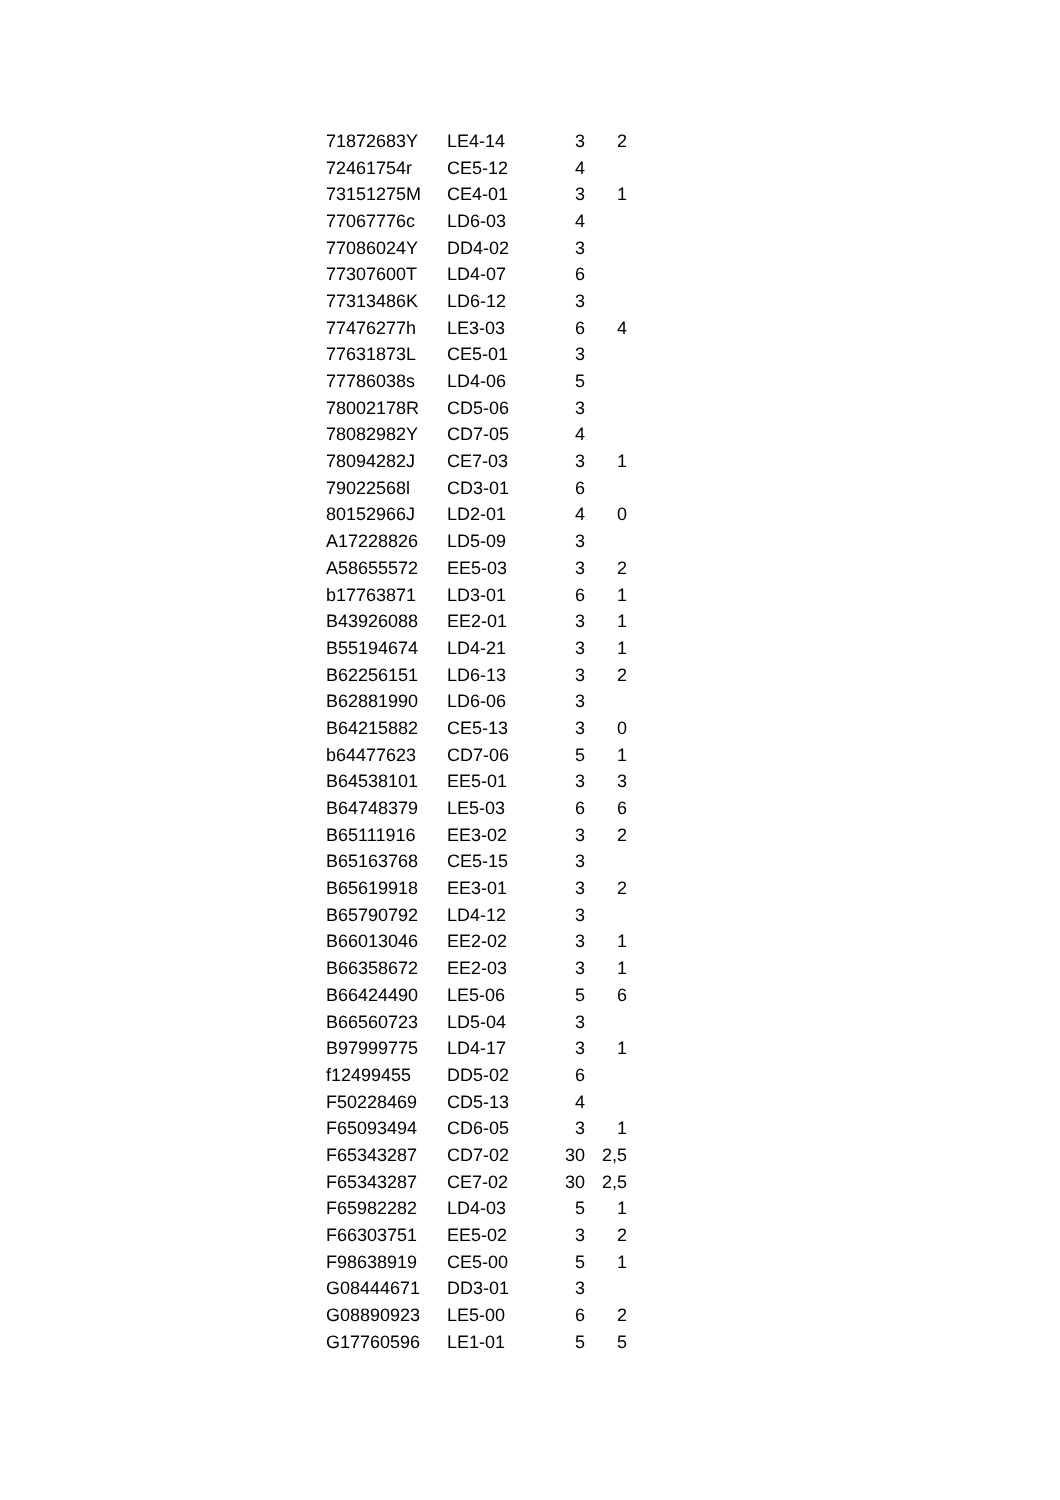| 71872683Y | LE4-14 | 3 | 2 |
| 72461754r | CE5-12 | 4 | |
| 73151275M | CE4-01 | 3 | 1 |
| 77067776c | LD6-03 | 4 | |
| 77086024Y | DD4-02 | 3 | |
| 77307600T | LD4-07 | 6 | |
| 77313486K | LD6-12 | 3 | |
| 77476277h | LE3-03 | 6 | 4 |
| 77631873L | CE5-01 | 3 | |
| 77786038s | LD4-06 | 5 | |
| 78002178R | CD5-06 | 3 | |
| 78082982Y | CD7-05 | 4 | |
| 78094282J | CE7-03 | 3 | 1 |
| 79022568l | CD3-01 | 6 | |
| 80152966J | LD2-01 | 4 | 0 |
| A17228826 | LD5-09 | 3 | |
| A58655572 | EE5-03 | 3 | 2 |
| b17763871 | LD3-01 | 6 | 1 |
| B43926088 | EE2-01 | 3 | 1 |
| B55194674 | LD4-21 | 3 | 1 |
| B62256151 | LD6-13 | 3 | 2 |
| B62881990 | LD6-06 | 3 | |
| B64215882 | CE5-13 | 3 | 0 |
| b64477623 | CD7-06 | 5 | 1 |
| B64538101 | EE5-01 | 3 | 3 |
| B64748379 | LE5-03 | 6 | 6 |
| B65111916 | EE3-02 | 3 | 2 |
| B65163768 | CE5-15 | 3 | |
| B65619918 | EE3-01 | 3 | 2 |
| B65790792 | LD4-12 | 3 | |
| B66013046 | EE2-02 | 3 | 1 |
| B66358672 | EE2-03 | 3 | 1 |
| B66424490 | LE5-06 | 5 | 6 |
| B66560723 | LD5-04 | 3 | |
| B97999775 | LD4-17 | 3 | 1 |
| f12499455 | DD5-02 | 6 | |
| F50228469 | CD5-13 | 4 | |
| F65093494 | CD6-05 | 3 | 1 |
| F65343287 | CD7-02 | 30 | 2,5 |
| F65343287 | CE7-02 | 30 | 2,5 |
| F65982282 | LD4-03 | 5 | 1 |
| F66303751 | EE5-02 | 3 | 2 |
| F98638919 | CE5-00 | 5 | 1 |
| G08444671 | DD3-01 | 3 | |
| G08890923 | LE5-00 | 6 | 2 |
| G17760596 | LE1-01 | 5 | 5 |